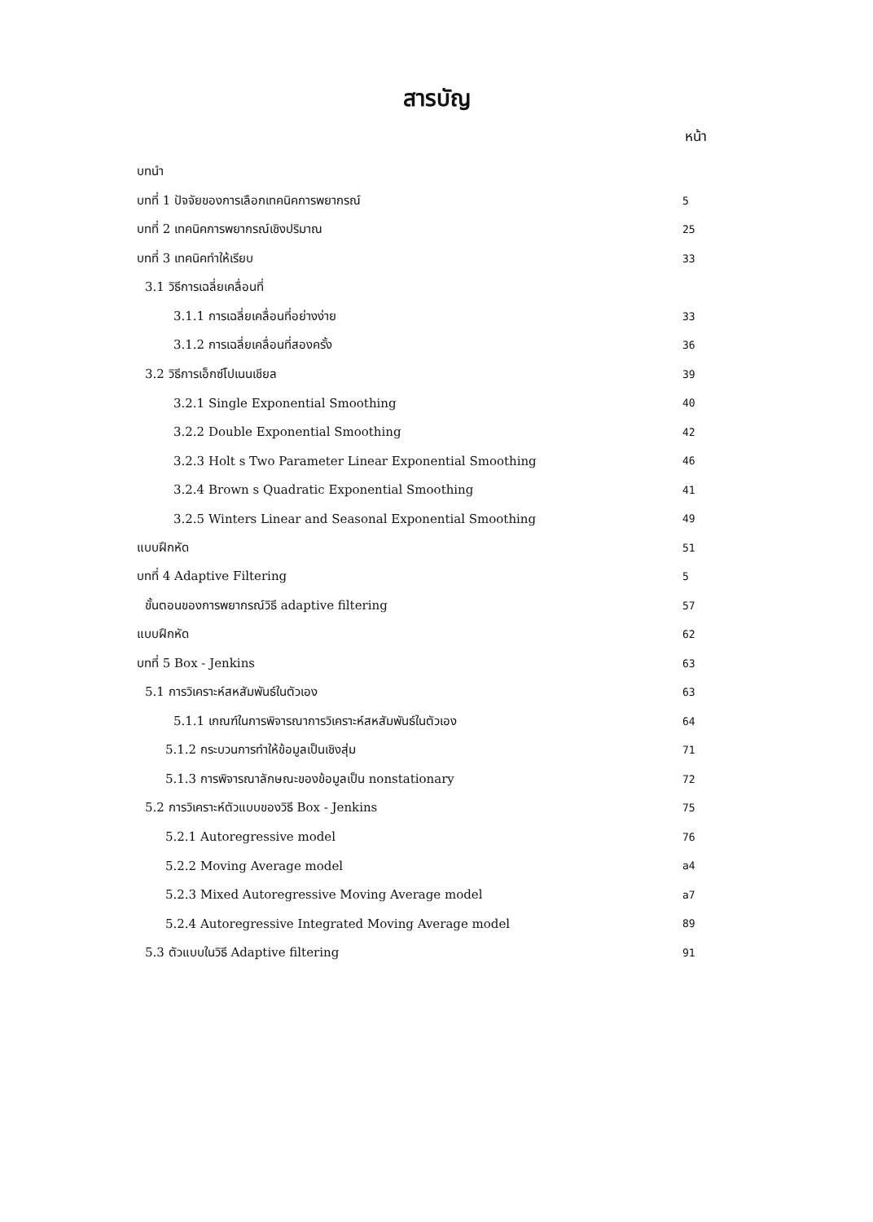สารบัญ
หน้า
บทนำ
บทที่ 1 ปัจจัยของการเลือกเทคนิคการพยากรณ์ 5
บทที่ 2 เทคนิคการพยากรณ์เชิงปริมาณ 25
บทที่ 3 เทคนิคทำให้เรียบ 33
3.1 วิธีการเฉลี่ยเคลื่อนที่
3.1.1 การเฉลี่ยเคลื่อนที่อย่างง่าย 33
3.1.2 การเฉลี่ยเคลื่อนที่สองครั้ง 36
3.2 วิธีการเอ็กซ์โปเนนเชียล 39
3.2.1 Single Exponential Smoothing 40
3.2.2 Double Exponential Smoothing 42
3.2.3 Holt s Two Parameter Linear Exponential Smoothing 46
3.2.4 Brown s Quadratic Exponential Smoothing 41
3.2.5 Winters Linear and Seasonal Exponential Smoothing 49
แบบฝึกหัด 51
บทที่ 4 Adaptive Filtering 5
ขั้นตอนของการพยากรณ์วิธี adaptive filtering 57
แบบฝึกหัด 62
บทที่ 5 Box - Jenkins 63
5.1 การวิเคราะห์สหสัมพันธ์ในตัวเอง 63
5.1.1 เกณฑ์ในการพิจารณาการวิเคราะห์สหสัมพันธ์ในตัวเอง 64
5.1.2 กระบวนการทำให้ข้อมูลเป็นเชิงสุ่ม 71
5.1.3 การพิจารณาลักษณะของข้อมูลเป็น nonstationary 72
5.2 การวิเคราะห์ตัวแบบของวิธี Box - Jenkins 75
5.2.1 Autoregressive model 76
5.2.2 Moving Average model a4
5.2.3 Mixed Autoregressive Moving Average model a7
5.2.4 Autoregressive Integrated Moving Average model 89
5.3 ตัวแบบในวิธี Adaptive filtering 91